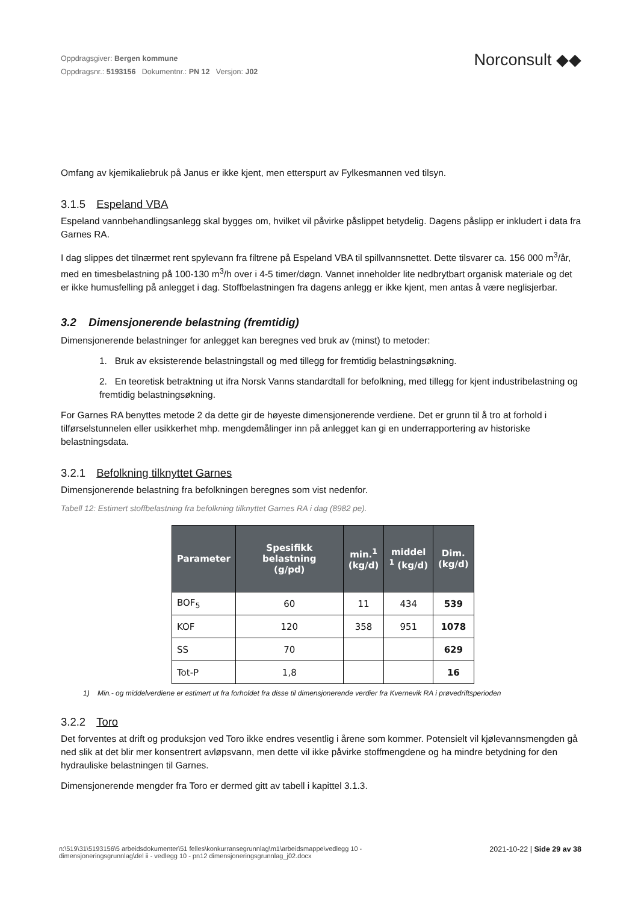Oppdragsgiver: Bergen kommune
Oppdragsnr.: 5193156 Dokumentnr.: PN 12 Versjon: J02
Norconsult ◆◆
Omfang av kjemikaliebruk på Janus er ikke kjent, men etterspurt av Fylkesmannen ved tilsyn.
3.1.5 Espeland VBA
Espeland vannbehandlingsanlegg skal bygges om, hvilket vil påvirke påslippet betydelig. Dagens påslipp er inkludert i data fra Garnes RA.
I dag slippes det tilnærmet rent spylevann fra filtrene på Espeland VBA til spillvannsnettet. Dette tilsvarer ca. 156 000 m<sup>3</sup>/år, med en timesbelastning på 100-130 m<sup>3</sup>/h over i 4-5 timer/døgn. Vannet inneholder lite nedbrytbart organisk materiale og det er ikke humusfelling på anlegget i dag. Stoffbelastningen fra dagens anlegg er ikke kjent, men antas å være neglisjerbar.
3.2 Dimensjonerende belastning (fremtidig)
Dimensjonerende belastninger for anlegget kan beregnes ved bruk av (minst) to metoder:
1. Bruk av eksisterende belastningstall og med tillegg for fremtidig belastningsøkning.
2. En teoretisk betraktning ut ifra Norsk Vanns standardtall for befolkning, med tillegg for kjent industribelastning og fremtidig belastningsøkning.
For Garnes RA benyttes metode 2 da dette gir de høyeste dimensjonerende verdiene. Det er grunn til å tro at forhold i tilførselstunnelen eller usikkerhet mhp. mengdemålinger inn på anlegget kan gi en underrapportering av historiske belastningsdata.
3.2.1 Befolkning tilknyttet Garnes
Dimensjonerende belastning fra befolkningen beregnes som vist nedenfor.
Tabell 12: Estimert stoffbelastning fra befolkning tilknyttet Garnes RA i dag (8982 pe).
| Parameter | Spesifikk belastning (g/pd) | min.<sup>1</sup> (kg/d) | middel <sup>1</sup> (kg/d) | Dim. (kg/d) |
| --- | --- | --- | --- | --- |
| BOF<sub>5</sub> | 60 | 11 | 434 | 539 |
| KOF | 120 | 358 | 951 | 1078 |
| SS | 70 | | | 629 |
| Tot-P | 1,8 | | | 16 |
1) Min.- og middelverdiene er estimert ut fra forholdet fra disse til dimensjonerende verdier fra Kvernevik RA i prøvedriftsperioden
3.2.2 Toro
Det forventes at drift og produksjon ved Toro ikke endres vesentlig i årene som kommer. Potensielt vil kjølevannsmengden gå ned slik at det blir mer konsentrert avløpsvann, men dette vil ikke påvirke stoffmengdene og ha mindre betydning for den hydrauliske belastningen til Garnes.
Dimensjonerende mengder fra Toro er dermed gitt av tabell i kapittel 3.1.3.
n:\519\31\5193156\5 arbeidsdokumenter\51 felles\konkurransegrunnlag\m1\arbeidsmappe\vedlegg 10 -
dimensjoneringsgrunnlag\del ii - vedlegg 10 - pn12 dimensjoneringsgrunnlag_j02.docx
2021-10-22 | Side 29 av 38